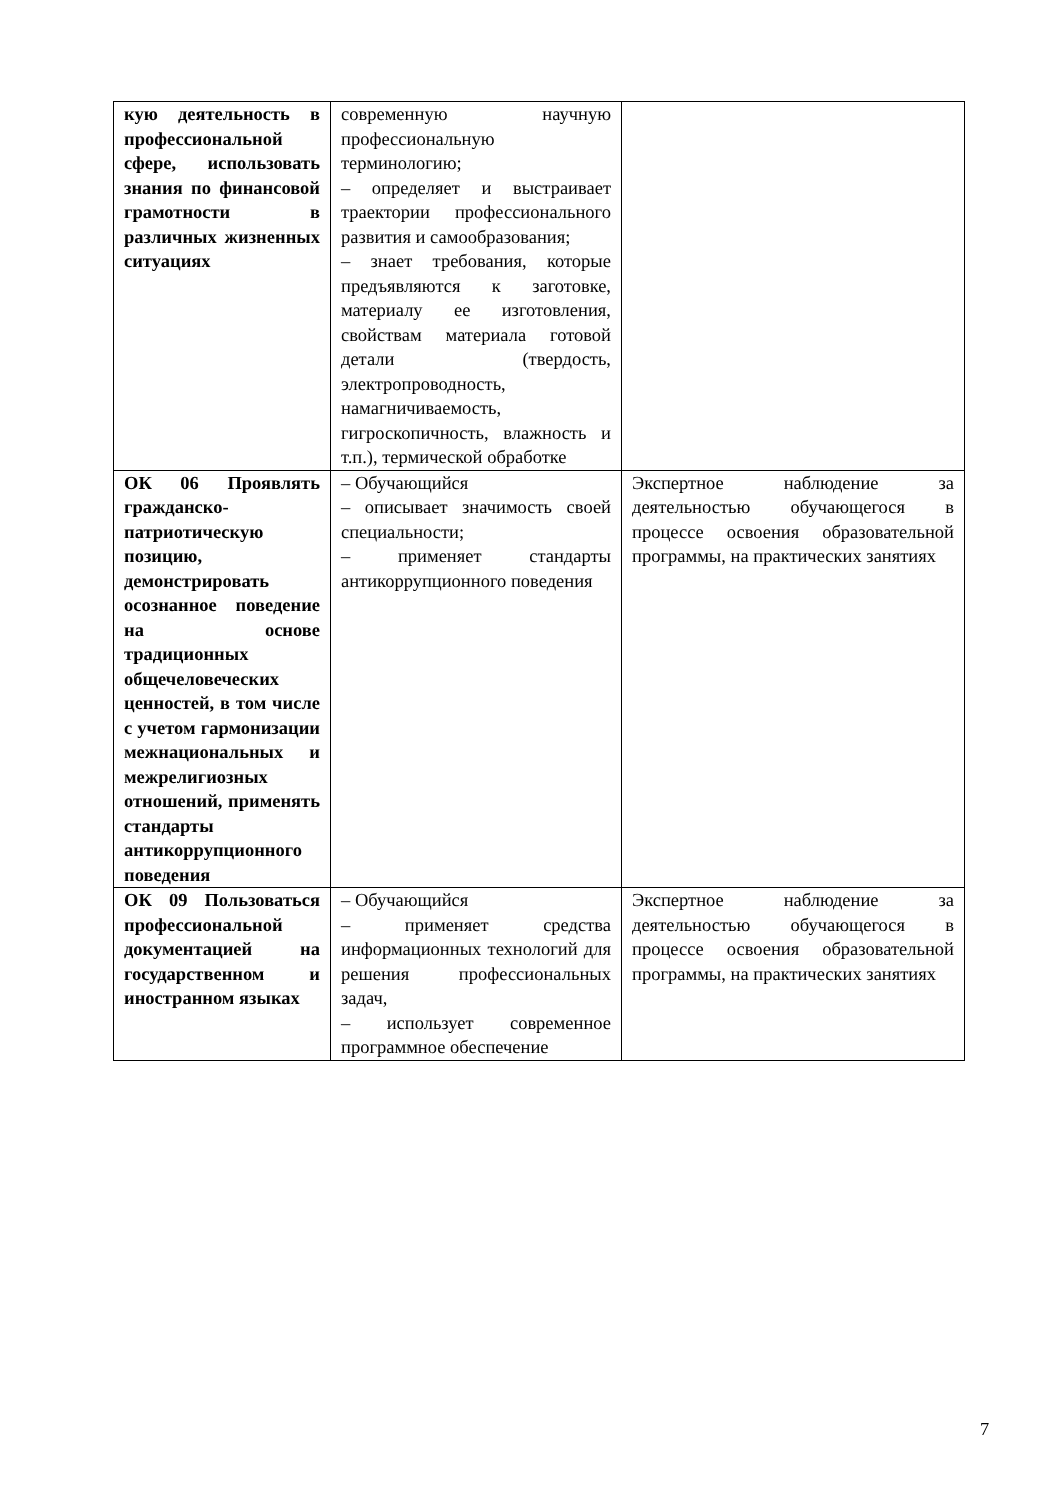| кую деятельность в профессиональной сфере, использовать знания по финансовой грамотности в различных жизненных ситуациях | современную научную профессиональную терминологию; – определяет и выстраивает траектории профессионального развития и самообразования; – знает требования, которые предъявляются к заготовке, материалу ее изготовления, свойствам материала готовой детали (твердость, электропроводность, намагничиваемость, гигроскопичность, влажность и т.п.), термической обработке | |
| ОК 06 Проявлять гражданско-патриотическую позицию, демонстрировать осознанное поведение на основе традиционных общечеловеческих ценностей, в том числе с учетом гармонизации межнациональных и межрелигиозных отношений, применять стандарты антикоррупционного поведения | – Обучающийся – описывает значимость своей специальности; – применяет стандарты антикоррупционного поведения | Экспертное наблюдение за деятельностью обучающегося в процессе освоения образовательной программы, на практических занятиях |
| ОК 09 Пользоваться профессиональной документацией на государственном и иностранном языках | – Обучающийся – применяет средства информационных технологий для решения профессиональных задач, – использует современное программное обеспечение | Экспертное наблюдение за деятельностью обучающегося в процессе освоения образовательной программы, на практических занятиях |
7